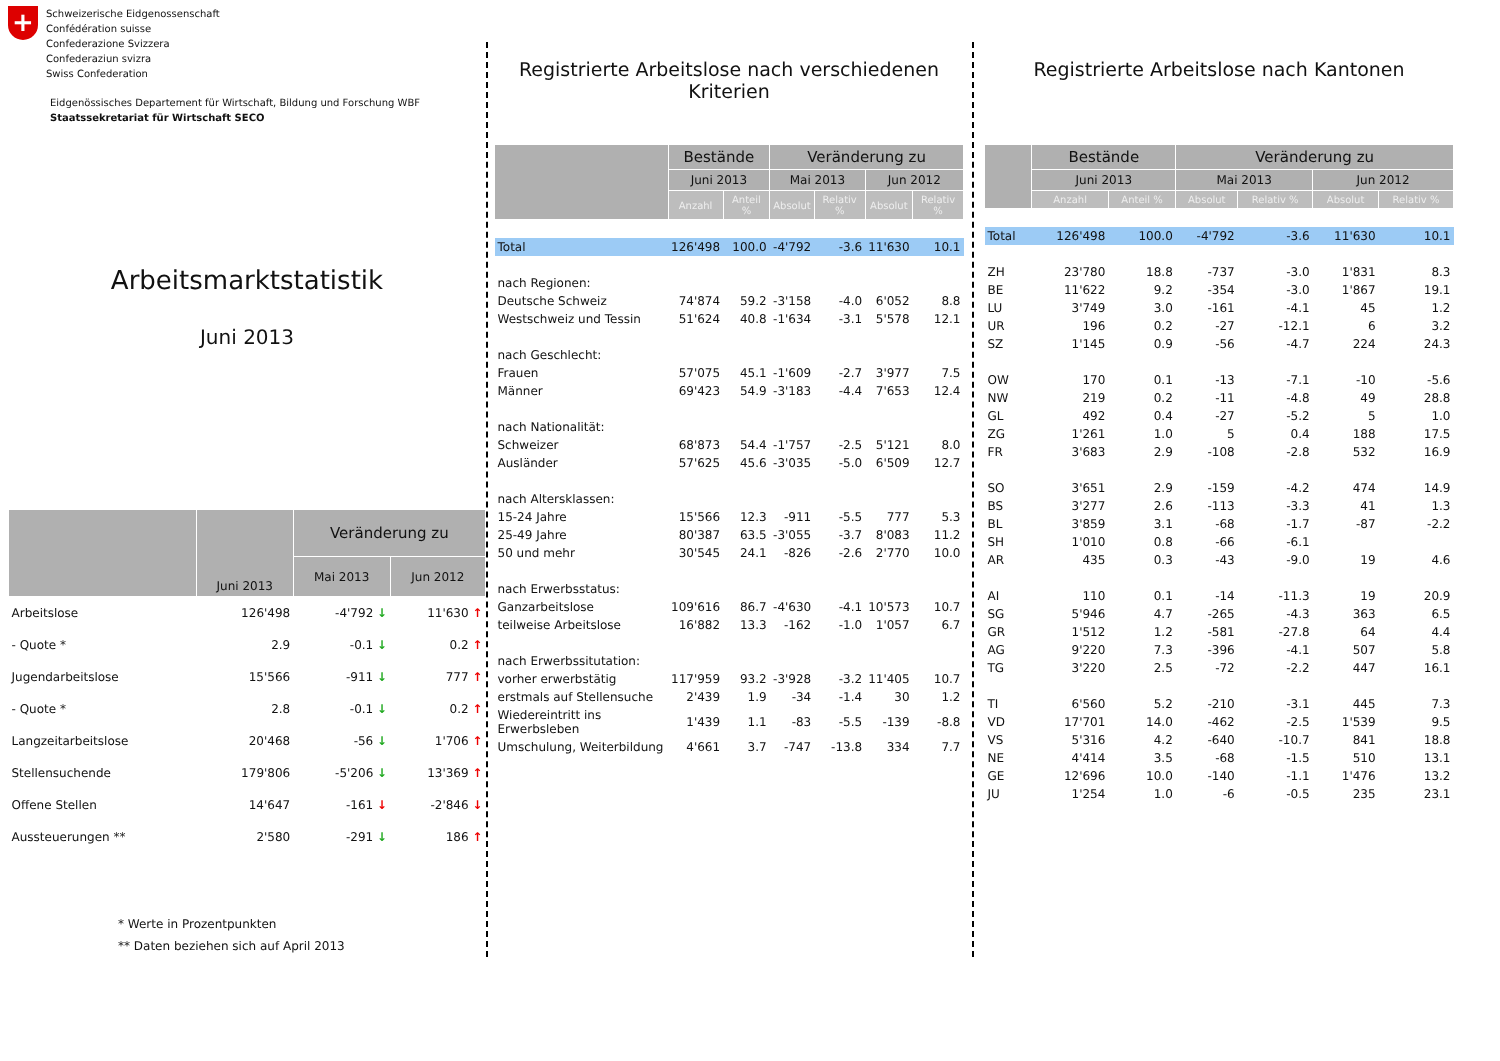+
Schweizerische Eidgenossenschaft
Confédération suisse
Confederazione Svizzera
Confederaziun svizra
Swiss Confederation
Eidgenössisches Departement für Wirtschaft, Bildung und Forschung WBF
Staatssekretariat für Wirtschaft SECO
Arbeitsmarktstatistik
Juni 2013
| | Juni 2013 | Veränderung zu | |
| --- | --- | --- | --- |
| | | Mai 2013 | Jun 2012 |
| Arbeitslose | 126'498 | -4'792 ↓ | 11'630 ↑ |
| - Quote * | 2.9 | -0.1 ↓ | 0.2 ↑ |
| Jugendarbeitslose | 15'566 | -911 ↓ | 777 ↑ |
| - Quote * | 2.8 | -0.1 ↓ | 0.2 ↑ |
| Langzeitarbeitslose | 20'468 | -56 ↓ | 1'706 ↑ |
| Stellensuchende | 179'806 | -5'206 ↓ | 13'369 ↑ |
| Offene Stellen | 14'647 | -161 ↓ | -2'846 ↓ |
| Aussteuerungen ** | 2'580 | -291 ↓ | 186 ↑ |
* Werte in Prozentpunkten
** Daten beziehen sich auf April 2013
Registrierte Arbeitslose nach verschiedenen Kriterien
| | Bestände | | Veränderung zu | | | |
| --- | --- | --- | --- | --- | --- | --- |
| | Juni 2013 | | Mai 2013 | | Jun 2012 | |
| | Anzahl | Anteil % | Absolut | Relativ % | Absolut | Relativ % |
| Total | 126'498 | 100.0 | -4'792 | -3.6 | 11'630 | 10.1 |
| nach Regionen: | | | | | | |
| Deutsche Schweiz | 74'874 | 59.2 | -3'158 | -4.0 | 6'052 | 8.8 |
| Westschweiz und Tessin | 51'624 | 40.8 | -1'634 | -3.1 | 5'578 | 12.1 |
| nach Geschlecht: | | | | | | |
| Frauen | 57'075 | 45.1 | -1'609 | -2.7 | 3'977 | 7.5 |
| Männer | 69'423 | 54.9 | -3'183 | -4.4 | 7'653 | 12.4 |
| nach Nationalität: | | | | | | |
| Schweizer | 68'873 | 54.4 | -1'757 | -2.5 | 5'121 | 8.0 |
| Ausländer | 57'625 | 45.6 | -3'035 | -5.0 | 6'509 | 12.7 |
| nach Altersklassen: | | | | | | |
| 15-24 Jahre | 15'566 | 12.3 | -911 | -5.5 | 777 | 5.3 |
| 25-49 Jahre | 80'387 | 63.5 | -3'055 | -3.7 | 8'083 | 11.2 |
| 50 und mehr | 30'545 | 24.1 | -826 | -2.6 | 2'770 | 10.0 |
| nach Erwerbsstatus: | | | | | | |
| Ganzarbeitslose | 109'616 | 86.7 | -4'630 | -4.1 | 10'573 | 10.7 |
| teilweise Arbeitslose | 16'882 | 13.3 | -162 | -1.0 | 1'057 | 6.7 |
| nach Erwerbssitutation: | | | | | | |
| vorher erwerbstätig | 117'959 | 93.2 | -3'928 | -3.2 | 11'405 | 10.7 |
| erstmals auf Stellensuche | 2'439 | 1.9 | -34 | -1.4 | 30 | 1.2 |
| Wiedereintritt ins Erwerbsleben | 1'439 | 1.1 | -83 | -5.5 | -139 | -8.8 |
| Umschulung, Weiterbildung | 4'661 | 3.7 | -747 | -13.8 | 334 | 7.7 |
Registrierte Arbeitslose nach Kantonen
| | Bestände | | Veränderung zu | | | |
| --- | --- | --- | --- | --- | --- | --- |
| | Juni 2013 | | Mai 2013 | | Jun 2012 | |
| | Anzahl | Anteil % | Absolut | Relativ % | Absolut | Relativ % |
| Total | 126'498 | 100.0 | -4'792 | -3.6 | 11'630 | 10.1 |
| ZH | 23'780 | 18.8 | -737 | -3.0 | 1'831 | 8.3 |
| BE | 11'622 | 9.2 | -354 | -3.0 | 1'867 | 19.1 |
| LU | 3'749 | 3.0 | -161 | -4.1 | 45 | 1.2 |
| UR | 196 | 0.2 | -27 | -12.1 | 6 | 3.2 |
| SZ | 1'145 | 0.9 | -56 | -4.7 | 224 | 24.3 |
| OW | 170 | 0.1 | -13 | -7.1 | -10 | -5.6 |
| NW | 219 | 0.2 | -11 | -4.8 | 49 | 28.8 |
| GL | 492 | 0.4 | -27 | -5.2 | 5 | 1.0 |
| ZG | 1'261 | 1.0 | 5 | 0.4 | 188 | 17.5 |
| FR | 3'683 | 2.9 | -108 | -2.8 | 532 | 16.9 |
| SO | 3'651 | 2.9 | -159 | -4.2 | 474 | 14.9 |
| BS | 3'277 | 2.6 | -113 | -3.3 | 41 | 1.3 |
| BL | 3'859 | 3.1 | -68 | -1.7 | -87 | -2.2 |
| SH | 1'010 | 0.8 | -66 | -6.1 | | |
| AR | 435 | 0.3 | -43 | -9.0 | 19 | 4.6 |
| AI | 110 | 0.1 | -14 | -11.3 | 19 | 20.9 |
| SG | 5'946 | 4.7 | -265 | -4.3 | 363 | 6.5 |
| GR | 1'512 | 1.2 | -581 | -27.8 | 64 | 4.4 |
| AG | 9'220 | 7.3 | -396 | -4.1 | 507 | 5.8 |
| TG | 3'220 | 2.5 | -72 | -2.2 | 447 | 16.1 |
| TI | 6'560 | 5.2 | -210 | -3.1 | 445 | 7.3 |
| VD | 17'701 | 14.0 | -462 | -2.5 | 1'539 | 9.5 |
| VS | 5'316 | 4.2 | -640 | -10.7 | 841 | 18.8 |
| NE | 4'414 | 3.5 | -68 | -1.5 | 510 | 13.1 |
| GE | 12'696 | 10.0 | -140 | -1.1 | 1'476 | 13.2 |
| JU | 1'254 | 1.0 | -6 | -0.5 | 235 | 23.1 |